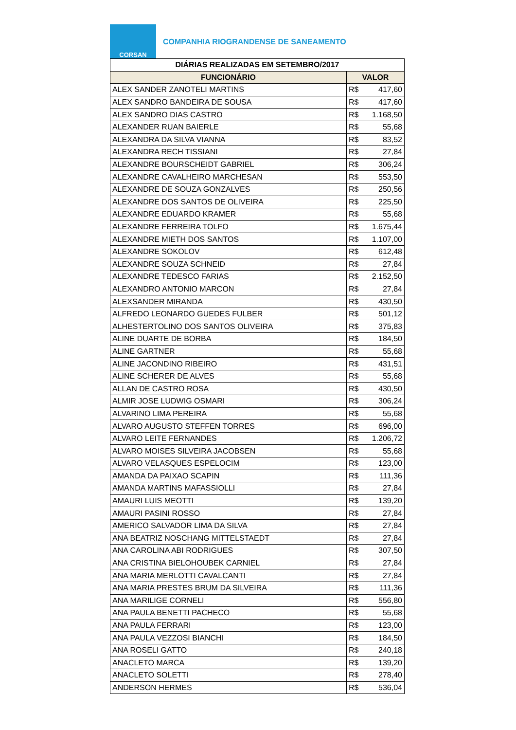CORSAN
COMPANHIA RIOGRANDENSE DE SANEAMENTO
| DIÁRIAS REALIZADAS EM SETEMBRO/2017 | |
| --- | --- |
| FUNCIONÁRIO | VALOR |
| ALEX SANDER ZANOTELI MARTINS | R$ 417,60 |
| ALEX SANDRO BANDEIRA DE SOUSA | R$ 417,60 |
| ALEX SANDRO DIAS CASTRO | R$ 1.168,50 |
| ALEXANDER RUAN BAIERLE | R$ 55,68 |
| ALEXANDRA DA SILVA VIANNA | R$ 83,52 |
| ALEXANDRA RECH TISSIANI | R$ 27,84 |
| ALEXANDRE BOURSCHEIDT GABRIEL | R$ 306,24 |
| ALEXANDRE CAVALHEIRO MARCHESAN | R$ 553,50 |
| ALEXANDRE DE SOUZA GONZALVES | R$ 250,56 |
| ALEXANDRE DOS SANTOS DE OLIVEIRA | R$ 225,50 |
| ALEXANDRE EDUARDO KRAMER | R$ 55,68 |
| ALEXANDRE FERREIRA TOLFO | R$ 1.675,44 |
| ALEXANDRE MIETH DOS SANTOS | R$ 1.107,00 |
| ALEXANDRE SOKOLOV | R$ 612,48 |
| ALEXANDRE SOUZA SCHNEID | R$ 27,84 |
| ALEXANDRE TEDESCO FARIAS | R$ 2.152,50 |
| ALEXANDRO ANTONIO MARCON | R$ 27,84 |
| ALEXSANDER MIRANDA | R$ 430,50 |
| ALFREDO LEONARDO GUEDES FULBER | R$ 501,12 |
| ALHESTERTOLINO DOS SANTOS OLIVEIRA | R$ 375,83 |
| ALINE DUARTE DE BORBA | R$ 184,50 |
| ALINE GARTNER | R$ 55,68 |
| ALINE JACONDINO RIBEIRO | R$ 431,51 |
| ALINE SCHERER DE ALVES | R$ 55,68 |
| ALLAN DE CASTRO ROSA | R$ 430,50 |
| ALMIR JOSE LUDWIG OSMARI | R$ 306,24 |
| ALVARINO LIMA PEREIRA | R$ 55,68 |
| ALVARO AUGUSTO STEFFEN TORRES | R$ 696,00 |
| ALVARO LEITE FERNANDES | R$ 1.206,72 |
| ALVARO MOISES SILVEIRA JACOBSEN | R$ 55,68 |
| ALVARO VELASQUES ESPELOCIM | R$ 123,00 |
| AMANDA DA PAIXAO SCAPIN | R$ 111,36 |
| AMANDA MARTINS MAFASSIOLLI | R$ 27,84 |
| AMAURI LUIS MEOTTI | R$ 139,20 |
| AMAURI PASINI ROSSO | R$ 27,84 |
| AMERICO SALVADOR LIMA DA SILVA | R$ 27,84 |
| ANA BEATRIZ NOSCHANG MITTELSTAEDT | R$ 27,84 |
| ANA CAROLINA ABI RODRIGUES | R$ 307,50 |
| ANA CRISTINA BIELOHOUBEK CARNIEL | R$ 27,84 |
| ANA MARIA MERLOTTI CAVALCANTI | R$ 27,84 |
| ANA MARIA PRESTES BRUM DA SILVEIRA | R$ 111,36 |
| ANA MARILIGE CORNELI | R$ 556,80 |
| ANA PAULA BENETTI PACHECO | R$ 55,68 |
| ANA PAULA FERRARI | R$ 123,00 |
| ANA PAULA VEZZOSI BIANCHI | R$ 184,50 |
| ANA ROSELI GATTO | R$ 240,18 |
| ANACLETO MARCA | R$ 139,20 |
| ANACLETO SOLETTI | R$ 278,40 |
| ANDERSON HERMES | R$ 536,04 |